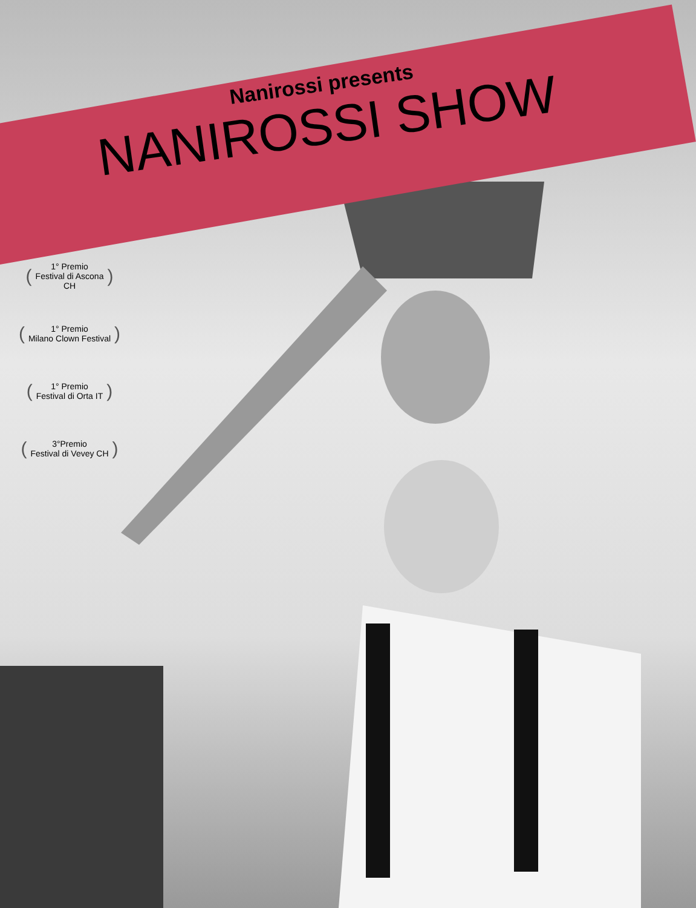Nanirossi presents
NANIROSSI SHOW
(1° Premio
Festival di Ascona
CH)
(1° Premio
Milano Clown Festival)
(1° Premio
Festival di Orta IT)
(3°Premio
Festival di Vevey CH)